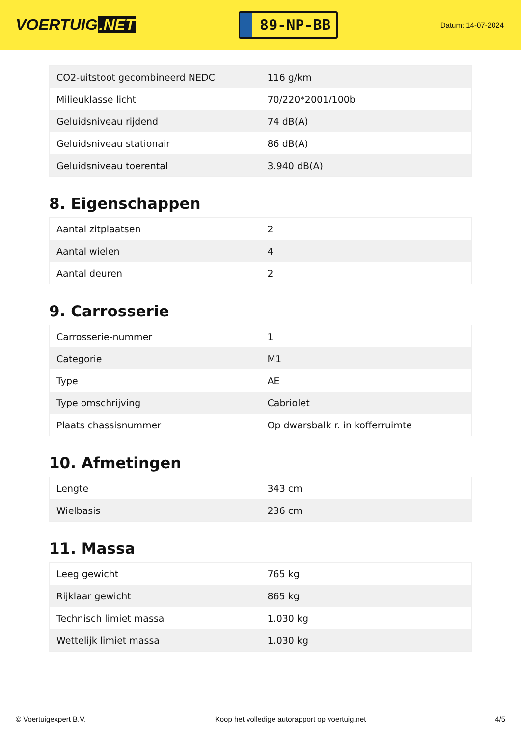VOERTUIG.NET
89-NP-BB
Datum: 14-07-2024
| CO2-uitstoot gecombineerd NEDC | 116 g/km |
| Milieuklasse licht | 70/220*2001/100b |
| Geluidsniveau rijdend | 74 dB(A) |
| Geluidsniveau stationair | 86 dB(A) |
| Geluidsniveau toerental | 3.940 dB(A) |
8. Eigenschappen
| Aantal zitplaatsen | 2 |
| Aantal wielen | 4 |
| Aantal deuren | 2 |
9. Carrosserie
| Carrosserie-nummer | 1 |
| Categorie | M1 |
| Type | AE |
| Type omschrijving | Cabriolet |
| Plaats chassisnummer | Op dwarsbalk r. in kofferruimte |
10. Afmetingen
| Lengte | 343 cm |
| Wielbasis | 236 cm |
11. Massa
| Leeg gewicht | 765 kg |
| Rijklaar gewicht | 865 kg |
| Technisch limiet massa | 1.030 kg |
| Wettelijk limiet massa | 1.030 kg |
© Voertuigexpert B.V. Koop het volledige autorapport op voertuig.net 4/5